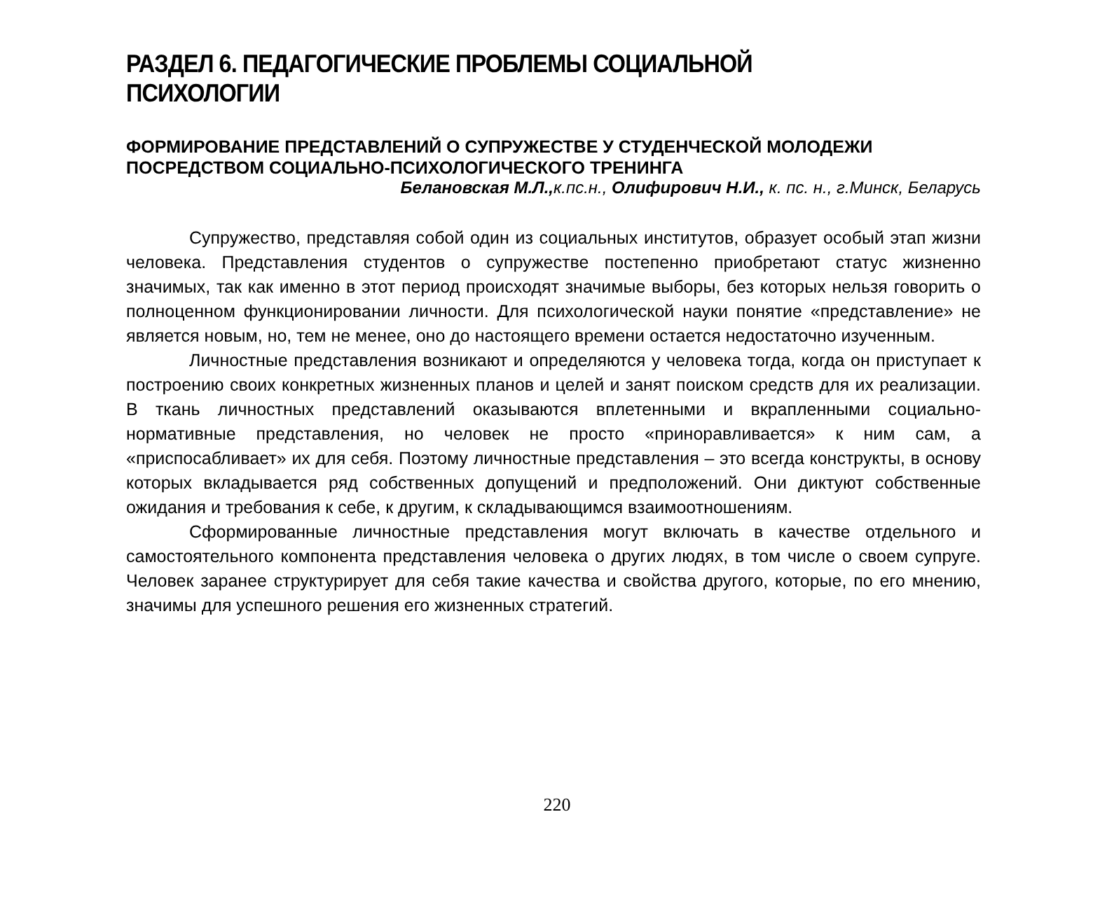РАЗДЕЛ 6. ПЕДАГОГИЧЕСКИЕ ПРОБЛЕМЫ СОЦИАЛЬНОЙ ПСИХОЛОГИИ
ФОРМИРОВАНИЕ ПРЕДСТАВЛЕНИЙ О СУПРУЖЕСТВЕ У СТУДЕНЧЕСКОЙ МОЛОДЕЖИ ПОСРЕДСТВОМ СОЦИАЛЬНО-ПСИХОЛОГИЧЕСКОГО ТРЕНИНГА
Белановская М.Л., к.пс.н., Олифирович Н.И., к. пс. н., г.Минск, Беларусь
Супружество, представляя собой один из социальных институтов, образует особый этап жизни человека. Представления студентов о супружестве постепенно приобретают статус жизненно значимых, так как именно в этот период происходят значимые выборы, без которых нельзя говорить о полноценном функционировании личности. Для психологической науки понятие «представление» не является новым, но, тем не менее, оно до настоящего времени остается недостаточно изученным.
Личностные представления возникают и определяются у человека тогда, когда он приступает к построению своих конкретных жизненных планов и целей и занят поиском средств для их реализации. В ткань личностных представлений оказываются вплетенными и вкрапленными социально-нормативные представления, но человек не просто «приноравливается» к ним сам, а «приспосабливает» их для себя. Поэтому личностные представления – это всегда конструкты, в основу которых вкладывается ряд собственных допущений и предположений. Они диктуют собственные ожидания и требования к себе, к другим, к складывающимся взаимоотношениям.
Сформированные личностные представления могут включать в качестве отдельного и самостоятельного компонента представления человека о других людях, в том числе о своем супруге. Человек заранее структурирует для себя такие качества и свойства другого, которые, по его мнению, значимы для успешного решения его жизненных стратегий.
220